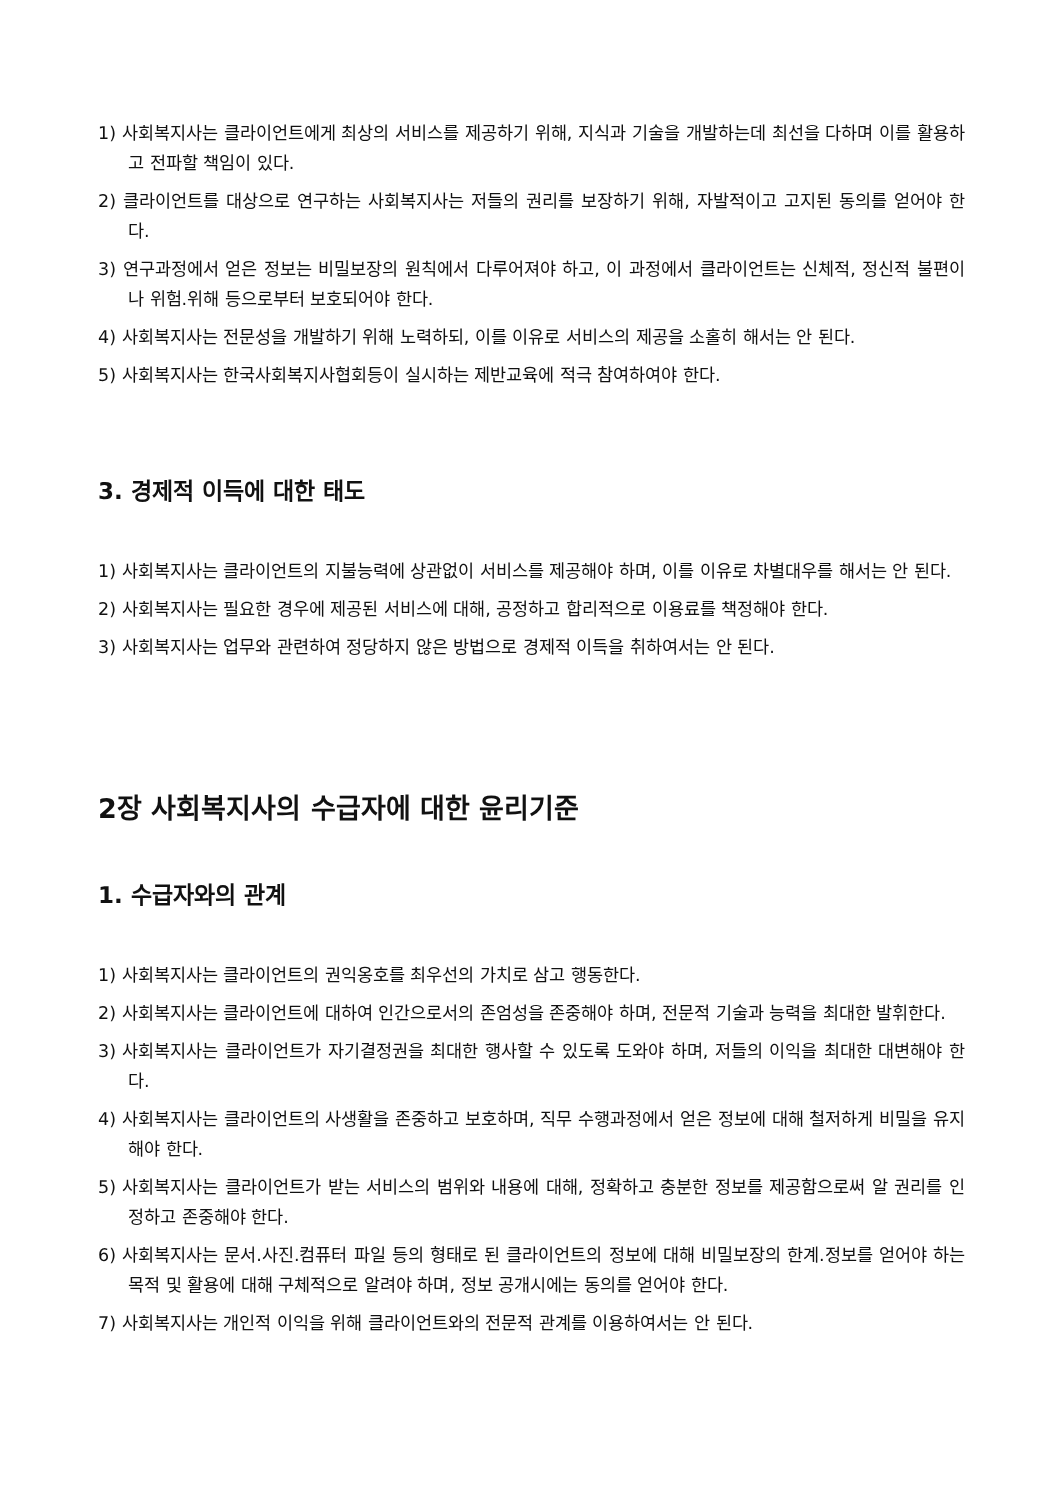1) 사회복지사는 클라이언트에게 최상의 서비스를 제공하기 위해, 지식과 기술을 개발하는데 최선을 다하며 이를 활용하고 전파할 책임이 있다.
2) 클라이언트를 대상으로 연구하는 사회복지사는 저들의 권리를 보장하기 위해, 자발적이고 고지된 동의를 얻어야 한다.
3) 연구과정에서 얻은 정보는 비밀보장의 원칙에서 다루어져야 하고, 이 과정에서 클라이언트는 신체적, 정신적 불편이나 위험.위해 등으로부터 보호되어야 한다.
4) 사회복지사는 전문성을 개발하기 위해 노력하되, 이를 이유로 서비스의 제공을 소홀히 해서는 안 된다.
5) 사회복지사는 한국사회복지사협회등이 실시하는 제반교육에 적극 참여하여야 한다.
3. 경제적 이득에 대한 태도
1) 사회복지사는 클라이언트의 지불능력에 상관없이 서비스를 제공해야 하며, 이를 이유로 차별대우를 해서는 안 된다.
2) 사회복지사는 필요한 경우에 제공된 서비스에 대해, 공정하고 합리적으로 이용료를 책정해야 한다.
3) 사회복지사는 업무와 관련하여 정당하지 않은 방법으로 경제적 이득을 취하여서는 안 된다.
2장 사회복지사의 수급자에 대한 윤리기준
1. 수급자와의 관계
1) 사회복지사는 클라이언트의 권익옹호를 최우선의 가치로 삼고 행동한다.
2) 사회복지사는 클라이언트에 대하여 인간으로서의 존엄성을 존중해야 하며, 전문적 기술과 능력을 최대한 발휘한다.
3) 사회복지사는 클라이언트가 자기결정권을 최대한 행사할 수 있도록 도와야 하며, 저들의 이익을 최대한 대변해야 한다.
4) 사회복지사는 클라이언트의 사생활을 존중하고 보호하며, 직무 수행과정에서 얻은 정보에 대해 철저하게 비밀을 유지해야 한다.
5) 사회복지사는 클라이언트가 받는 서비스의 범위와 내용에 대해, 정확하고 충분한 정보를 제공함으로써 알 권리를 인정하고 존중해야 한다.
6) 사회복지사는 문서.사진.컴퓨터 파일 등의 형태로 된 클라이언트의 정보에 대해 비밀보장의 한계.정보를 얻어야 하는 목적 및 활용에 대해 구체적으로 알려야 하며, 정보 공개시에는 동의를 얻어야 한다.
7) 사회복지사는 개인적 이익을 위해 클라이언트와의 전문적 관계를 이용하여서는 안 된다.